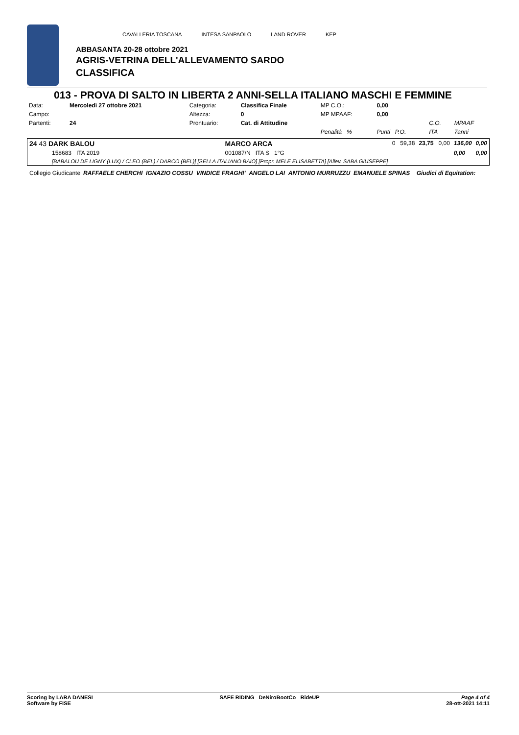CAVALLERIA TOSCANA INTESA SANPAOLO LAND ROVER KEP
ABBASANTA 20-28 ottobre 2021
AGRIS-VETRINA DELL'ALLEVAMENTO SARDO
CLASSIFICA
013 - PROVA DI SALTO IN LIBERTA 2 ANNI-SELLA ITALIANO MASCHI E FEMMINE
| Data: | Mercoledì 27 ottobre 2021 | Categoria: | Classifica Finale | MP C.O.: | 0,00 | | |
| Campo: | | Altezza: | 0 | MP MPAAF: | 0,00 | | |
| Partenti: | 24 | Prontuario: | Cat. di Attitudine | | | C.O. | MPAAF |
| | | | | Penalità % | Punti P.O. | ITA | 7anni |
| 24 43 DARK BALOU | MARCO ARCA | 0 59,38 | 23,75 0,00 | 136,00 | 0,00 |
| 158683 ITA 2019 | 001087/N ITA S 1°G | | | 0,00 | 0,00 |
| [BABALOU DE LIGNY (LUX) / CLEO (BEL) / DARCO (BEL)] [SELLA ITALIANO BAIO] [Propr. MELE ELISABETTA] [Allev. SABA GIUSEPPE] | | | | | |
Collegio Giudicante RAFFAELE CHERCHI IGNAZIO COSSU VINDICE FRAGHI' ANGELO LAI ANTONIO MURRUZZU EMANUELE SPINAS Giudici di Equitation:
Scoring by LARA DANESI
Software by FISE SAFE RIDING DeNiroBootCo RideUP Page 4 of 4
28-ott-2021 14:11